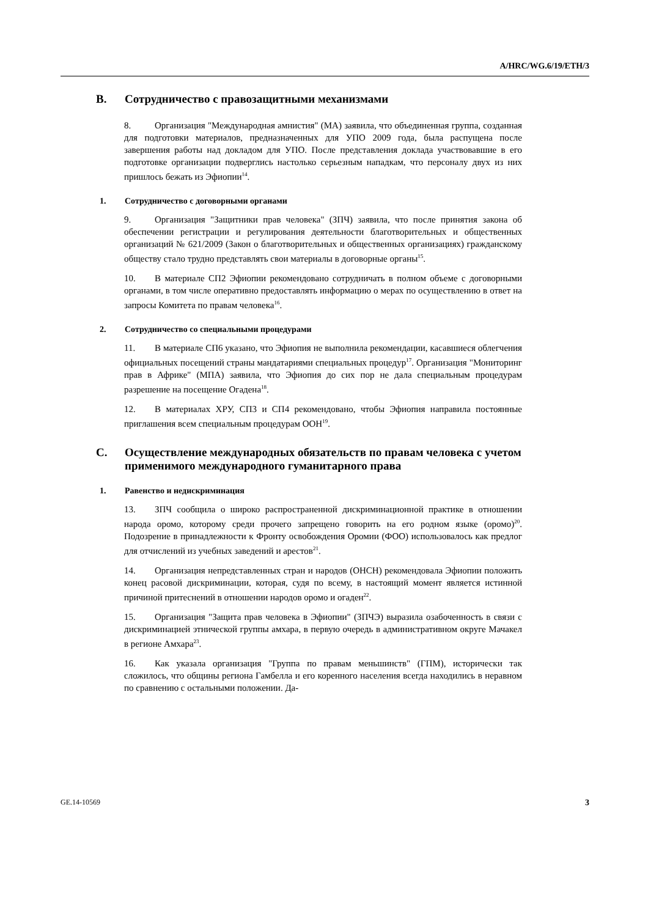A/HRC/WG.6/19/ETH/3
B. Сотрудничество с правозащитными механизмами
8. Организация "Международная амнистия" (МА) заявила, что объединенная группа, созданная для подготовки материалов, предназначенных для УПО 2009 года, была распущена после завершения работы над докладом для УПО. После представления доклада участвовавшие в его подготовке организации подверглись настолько серьезным нападкам, что персоналу двух из них пришлось бежать из Эфиопии<sup>14</sup>.
1. Сотрудничество с договорными органами
9. Организация "Защитники прав человека" (ЗПЧ) заявила, что после принятия закона об обеспечении регистрации и регулирования деятельности благотворительных и общественных организаций № 621/2009 (Закон о благотворительных и общественных организациях) гражданскому обществу стало трудно представлять свои материалы в договорные органы<sup>15</sup>.
10. В материале СП2 Эфиопии рекомендовано сотрудничать в полном объеме с договорными органами, в том числе оперативно предоставлять информацию о мерах по осуществлению в ответ на запросы Комитета по правам человека<sup>16</sup>.
2. Сотрудничество со специальными процедурами
11. В материале СП6 указано, что Эфиопия не выполнила рекомендации, касавшиеся облегчения официальных посещений страны мандатариями специальных процедур<sup>17</sup>. Организация "Мониторинг прав в Африке" (МПА) заявила, что Эфиопия до сих пор не дала специальным процедурам разрешение на посещение Огадена<sup>18</sup>.
12. В материалах ХРУ, СП3 и СП4 рекомендовано, чтобы Эфиопия направила постоянные приглашения всем специальным процедурам ООН<sup>19</sup>.
C. Осуществление международных обязательств по правам человека с учетом применимого международного гуманитарного права
1. Равенство и недискриминация
13. ЗПЧ сообщила о широко распространенной дискриминационной практике в отношении народа оромо, которому среди прочего запрещено говорить на его родном языке (оромо)<sup>20</sup>. Подозрение в принадлежности к Фронту освобождения Оромии (ФОО) использовалось как предлог для отчислений из учебных заведений и арестов<sup>21</sup>.
14. Организация непредставленных стран и народов (ОНСН) рекомендовала Эфиопии положить конец расовой дискриминации, которая, судя по всему, в настоящий момент является истинной причиной притеснений в отношении народов оромо и огаден<sup>22</sup>.
15. Организация "Защита прав человека в Эфиопии" (ЗПЧЭ) выразила озабоченность в связи с дискриминацией этнической группы амхара, в первую очередь в административном округе Мачакел в регионе Амхара<sup>23</sup>.
16. Как указала организация "Группа по правам меньшинств" (ГПМ), исторически так сложилось, что общины региона Гамбелла и его коренного населения всегда находились в неравном по сравнению с остальными положении. Да-
GE.14-10569 3